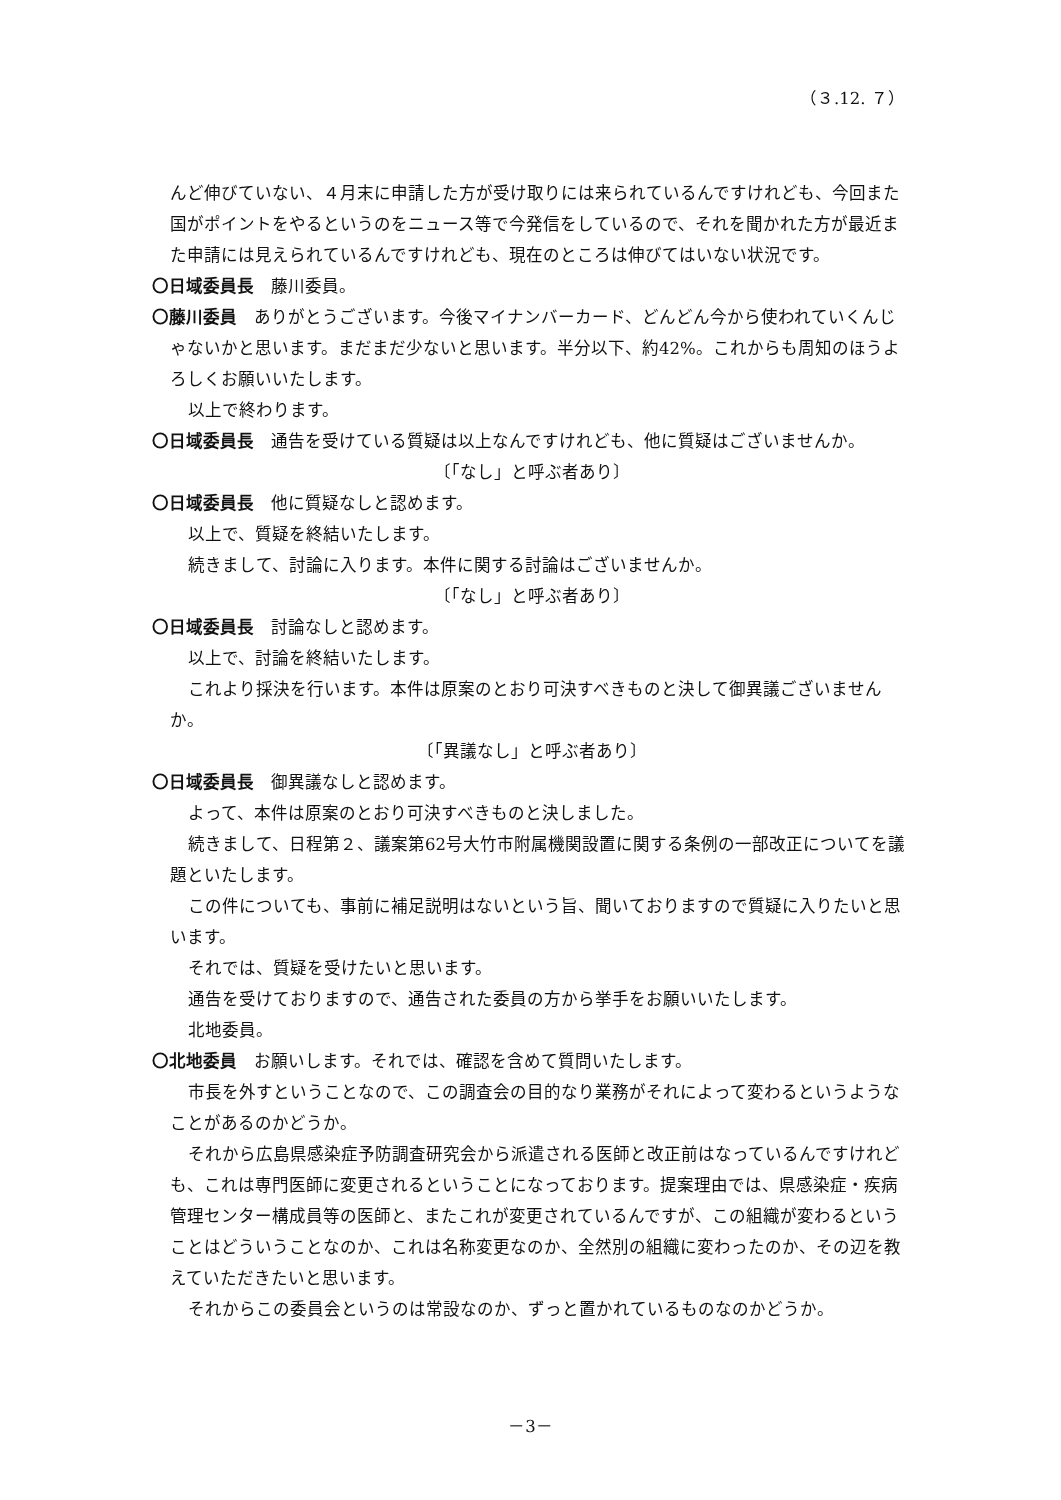（３.12. ７）
んど伸びていない、４月末に申請した方が受け取りには来られているんですけれども、今回また国がポイントをやるというのをニュース等で今発信をしているので、それを聞かれた方が最近また申請には見えられているんですけれども、現在のところは伸びてはいない状況です。
〇日域委員長　藤川委員。
〇藤川委員　ありがとうございます。今後マイナンバーカード、どんどん今から使われていくんじゃないかと思います。まだまだ少ないと思います。半分以下、約42%。これからも周知のほうよろしくお願いいたします。
以上で終わります。
〇日域委員長　通告を受けている質疑は以上なんですけれども、他に質疑はございませんか。
〔「なし」と呼ぶ者あり〕
〇日域委員長　他に質疑なしと認めます。
以上で、質疑を終結いたします。
続きまして、討論に入ります。本件に関する討論はございませんか。
〔「なし」と呼ぶ者あり〕
〇日域委員長　討論なしと認めます。
以上で、討論を終結いたします。
これより採決を行います。本件は原案のとおり可決すべきものと決して御異議ございませんか。
〔「異議なし」と呼ぶ者あり〕
〇日域委員長　御異議なしと認めます。
よって、本件は原案のとおり可決すべきものと決しました。
続きまして、日程第２、議案第62号大竹市附属機関設置に関する条例の一部改正についてを議題といたします。
この件についても、事前に補足説明はないという旨、聞いておりますので質疑に入りたいと思います。
それでは、質疑を受けたいと思います。
通告を受けておりますので、通告された委員の方から挙手をお願いいたします。
北地委員。
〇北地委員　お願いします。それでは、確認を含めて質問いたします。
市長を外すということなので、この調査会の目的なり業務がそれによって変わるというようなことがあるのかどうか。
それから広島県感染症予防調査研究会から派遣される医師と改正前はなっているんですけれども、これは専門医師に変更されるということになっております。提案理由では、県感染症・疾病管理センター構成員等の医師と、またこれが変更されているんですが、この組織が変わるということはどういうことなのか、これは名称変更なのか、全然別の組織に変わったのか、その辺を教えていただきたいと思います。
それからこの委員会というのは常設なのか、ずっと置かれているものなのかどうか。
－3－